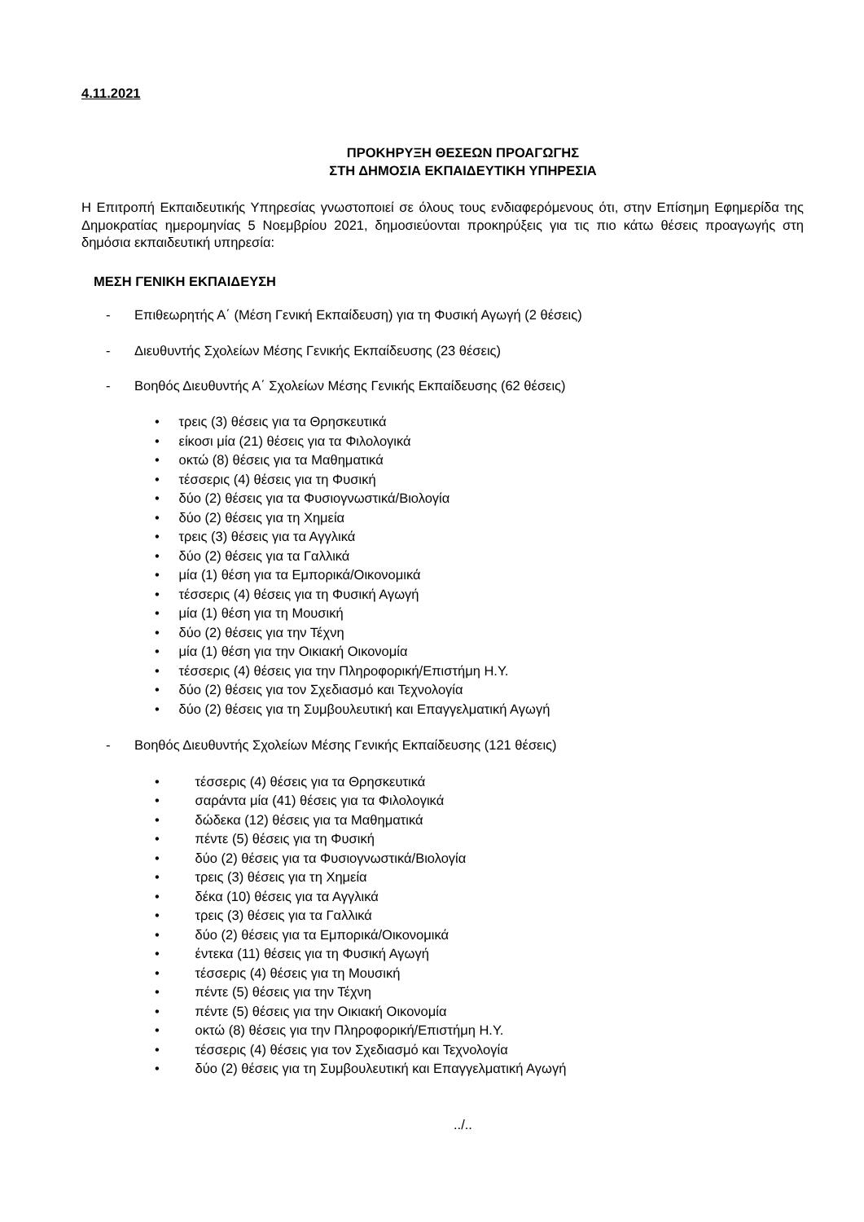4.11.2021
ΠΡΟΚΗΡΥΞΗ ΘΕΣΕΩΝ ΠΡΟΑΓΩΓΗΣ
ΣΤΗ ΔΗΜΟΣΙΑ ΕΚΠΑΙΔΕΥΤΙΚΗ ΥΠΗΡΕΣΙΑ
Η Επιτροπή Εκπαιδευτικής Υπηρεσίας γνωστοποιεί σε όλους τους ενδιαφερόμενους ότι, στην Επίσημη Εφημερίδα της Δημοκρατίας ημερομηνίας 5 Νοεμβρίου 2021, δημοσιεύονται προκηρύξεις για τις πιο κάτω θέσεις προαγωγής στη δημόσια εκπαιδευτική υπηρεσία:
ΜΕΣΗ ΓΕΝΙΚΗ ΕΚΠΑΙΔΕΥΣΗ
- Επιθεωρητής Α΄ (Μέση Γενική Εκπαίδευση) για τη Φυσική Αγωγή (2 θέσεις)
- Διευθυντής Σχολείων Μέσης Γενικής Εκπαίδευσης (23 θέσεις)
- Βοηθός Διευθυντής Α΄ Σχολείων Μέσης Γενικής Εκπαίδευσης (62 θέσεις)
• τρεις (3) θέσεις για τα Θρησκευτικά
• είκοσι μία (21) θέσεις για τα Φιλολογικά
• οκτώ (8) θέσεις για τα Μαθηματικά
• τέσσερις (4) θέσεις για τη Φυσική
• δύο (2) θέσεις για τα Φυσιογνωστικά/Βιολογία
• δύο (2) θέσεις για τη Χημεία
• τρεις (3) θέσεις για τα Αγγλικά
• δύο (2) θέσεις για τα Γαλλικά
• μία (1) θέση για τα Εμπορικά/Οικονομικά
• τέσσερις (4) θέσεις για τη Φυσική Αγωγή
• μία (1) θέση για τη Μουσική
• δύο (2) θέσεις για την Τέχνη
• μία (1) θέση για την Οικιακή Οικονομία
• τέσσερις (4) θέσεις για την Πληροφορική/Επιστήμη Η.Υ.
• δύο (2) θέσεις για τον Σχεδιασμό και Τεχνολογία
• δύο (2) θέσεις για τη Συμβουλευτική και Επαγγελματική Αγωγή
- Βοηθός Διευθυντής Σχολείων Μέσης Γενικής Εκπαίδευσης (121 θέσεις)
• τέσσερις (4) θέσεις για τα Θρησκευτικά
• σαράντα μία (41) θέσεις για τα Φιλολογικά
• δώδεκα (12) θέσεις για τα Μαθηματικά
• πέντε (5) θέσεις για τη Φυσική
• δύο (2) θέσεις για τα Φυσιογνωστικά/Βιολογία
• τρεις (3) θέσεις για τη Χημεία
• δέκα (10) θέσεις για τα Αγγλικά
• τρεις (3) θέσεις για τα Γαλλικά
• δύο (2) θέσεις για τα Εμπορικά/Οικονομικά
• έντεκα (11) θέσεις για τη Φυσική Αγωγή
• τέσσερις (4) θέσεις για τη Μουσική
• πέντε (5) θέσεις για την Τέχνη
• πέντε (5) θέσεις για την Οικιακή Οικονομία
• οκτώ (8) θέσεις για την Πληροφορική/Επιστήμη Η.Υ.
• τέσσερις (4) θέσεις για τον Σχεδιασμό και Τεχνολογία
• δύο (2) θέσεις για τη Συμβουλευτική και Επαγγελματική Αγωγή
../..